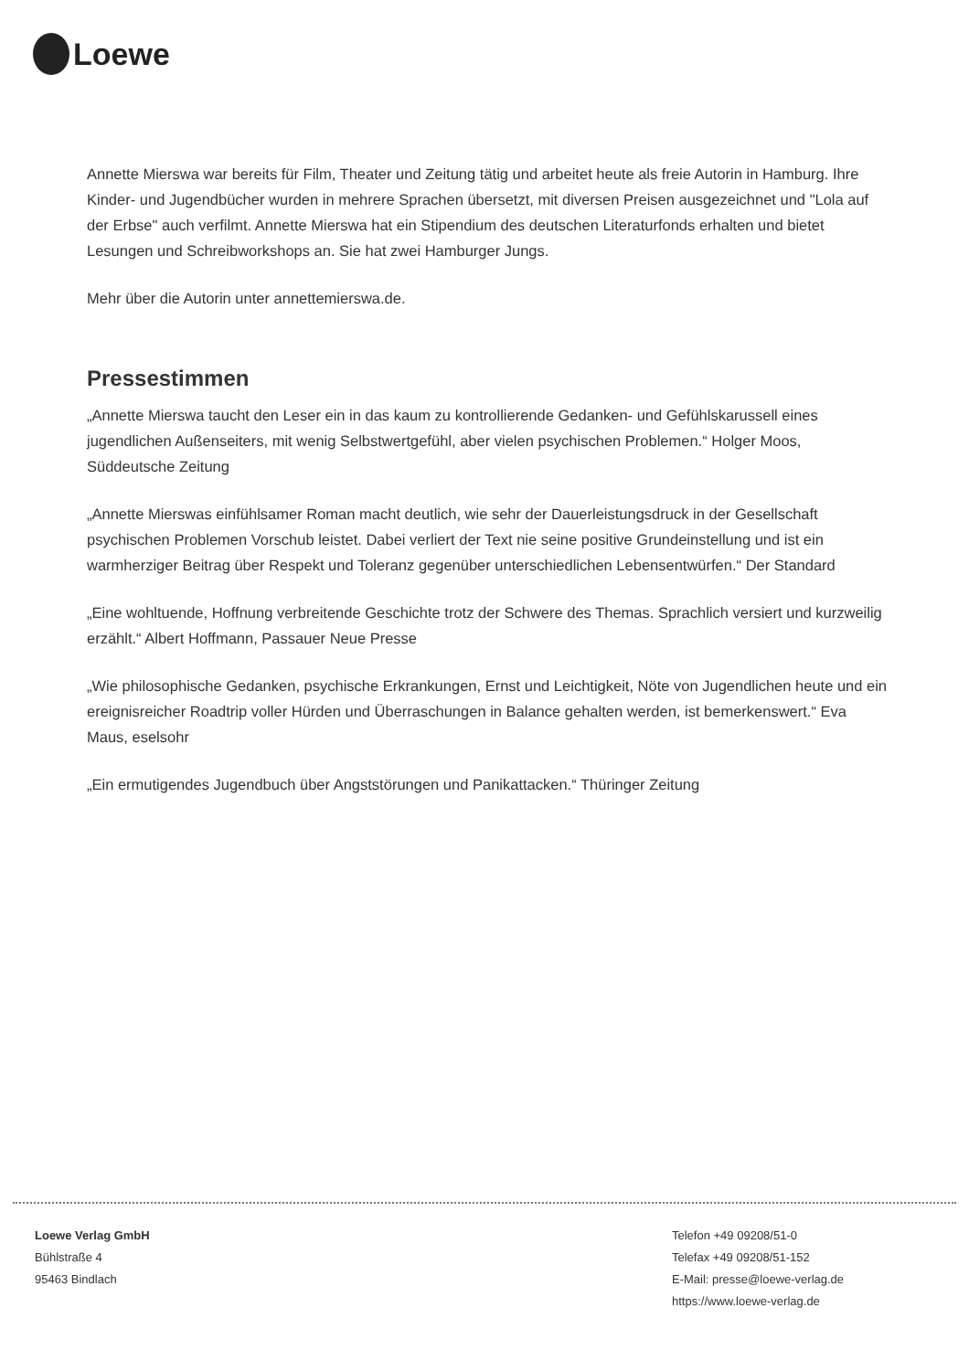Loewe
Annette Mierswa war bereits für Film, Theater und Zeitung tätig und arbeitet heute als freie Autorin in Hamburg. Ihre Kinder- und Jugendbücher wurden in mehrere Sprachen übersetzt, mit diversen Preisen ausgezeichnet und "Lola auf der Erbse" auch verfilmt. Annette Mierswa hat ein Stipendium des deutschen Literaturfonds erhalten und bietet Lesungen und Schreibworkshops an. Sie hat zwei Hamburger Jungs.
Mehr über die Autorin unter annettemierswa.de.
Pressestimmen
„Annette Mierswa taucht den Leser ein in das kaum zu kontrollierende Gedanken- und Gefühlskarussell eines jugendlichen Außenseiters, mit wenig Selbstwertgefühl, aber vielen psychischen Problemen.“ Holger Moos, Süddeutsche Zeitung
„Annette Mierswas einfühlsamer Roman macht deutlich, wie sehr der Dauerleistungsdruck in der Gesellschaft psychischen Problemen Vorschub leistet. Dabei verliert der Text nie seine positive Grundeinstellung und ist ein warmherziger Beitrag über Respekt und Toleranz gegenüber unterschiedlichen Lebensentwürfen.“ Der Standard
„Eine wohltuende, Hoffnung verbreitende Geschichte trotz der Schwere des Themas. Sprachlich versiert und kurzweilig erzählt.“ Albert Hoffmann, Passauer Neue Presse
„Wie philosophische Gedanken, psychische Erkrankungen, Ernst und Leichtigkeit, Nöte von Jugendlichen heute und ein ereignisreicher Roadtrip voller Hürden und Überraschungen in Balance gehalten werden, ist bemerkenswert.“ Eva Maus, eselsohr
„Ein ermutigendes Jugendbuch über Angststörungen und Panikattacken.“ Thüringer Zeitung
Loewe Verlag GmbH
Bühlstraße 4
95463 Bindlach
Telefon +49 09208/51-0
Telefax +49 09208/51-152
E-Mail: presse@loewe-verlag.de
https://www.loewe-verlag.de